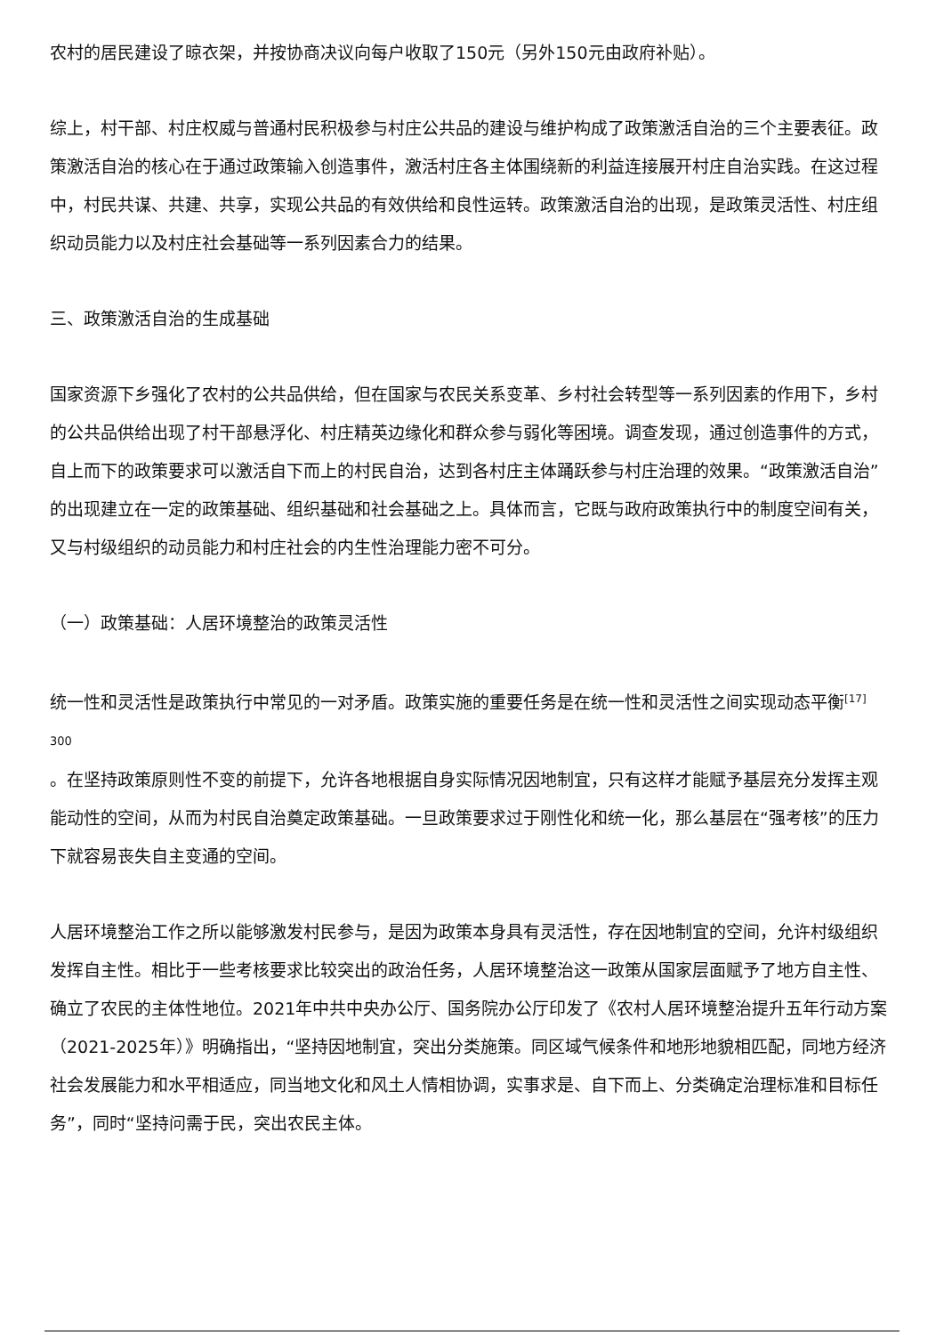农村的居民建设了晾衣架，并按协商决议向每户收取了150元（另外150元由政府补贴）。
综上，村干部、村庄权威与普通村民积极参与村庄公共品的建设与维护构成了政策激活自治的三个主要表征。政策激活自治的核心在于通过政策输入创造事件，激活村庄各主体围绕新的利益连接展开村庄自治实践。在这过程中，村民共谋、共建、共享，实现公共品的有效供给和良性运转。政策激活自治的出现，是政策灵活性、村庄组织动员能力以及村庄社会基础等一系列因素合力的结果。
三、政策激活自治的生成基础
国家资源下乡强化了农村的公共品供给，但在国家与农民关系变革、乡村社会转型等一系列因素的作用下，乡村的公共品供给出现了村干部悬浮化、村庄精英边缘化和群众参与弱化等困境。调查发现，通过创造事件的方式，自上而下的政策要求可以激活自下而上的村民自治，达到各村庄主体踊跃参与村庄治理的效果。“政策激活自治”的出现建立在一定的政策基础、组织基础和社会基础之上。具体而言，它既与政府政策执行中的制度空间有关，又与村级组织的动员能力和村庄社会的内生性治理能力密不可分。
（一）政策基础：人居环境整治的政策灵活性
统一性和灵活性是政策执行中常见的一对矛盾。政策实施的重要任务是在统一性和灵活性之间实现动态平衡<sup>[17]</sup>
300
。在坚持政策原则性不变的前提下，允许各地根据自身实际情况因地制宜，只有这样才能赋予基层充分发挥主观能动性的空间，从而为村民自治奠定政策基础。一旦政策要求过于刚性化和统一化，那么基层在“强考核”的压力下就容易丧失自主变通的空间。
人居环境整治工作之所以能够激发村民参与，是因为政策本身具有灵活性，存在因地制宜的空间，允许村级组织发挥自主性。相比于一些考核要求比较突出的政治任务，人居环境整治这一政策从国家层面赋予了地方自主性、确立了农民的主体性地位。2021年中共中央办公厅、国务院办公厅印发了《农村人居环境整治提升五年行动方案（2021-2025年）》明确指出，“坚持因地制宜，突出分类施策。同区域气候条件和地形地貌相匹配，同地方经济社会发展能力和水平相适应，同当地文化和风土人情相协调，实事求是、自下而上、分类确定治理标准和目标任务”，同时“坚持问需于民，突出农民主体。